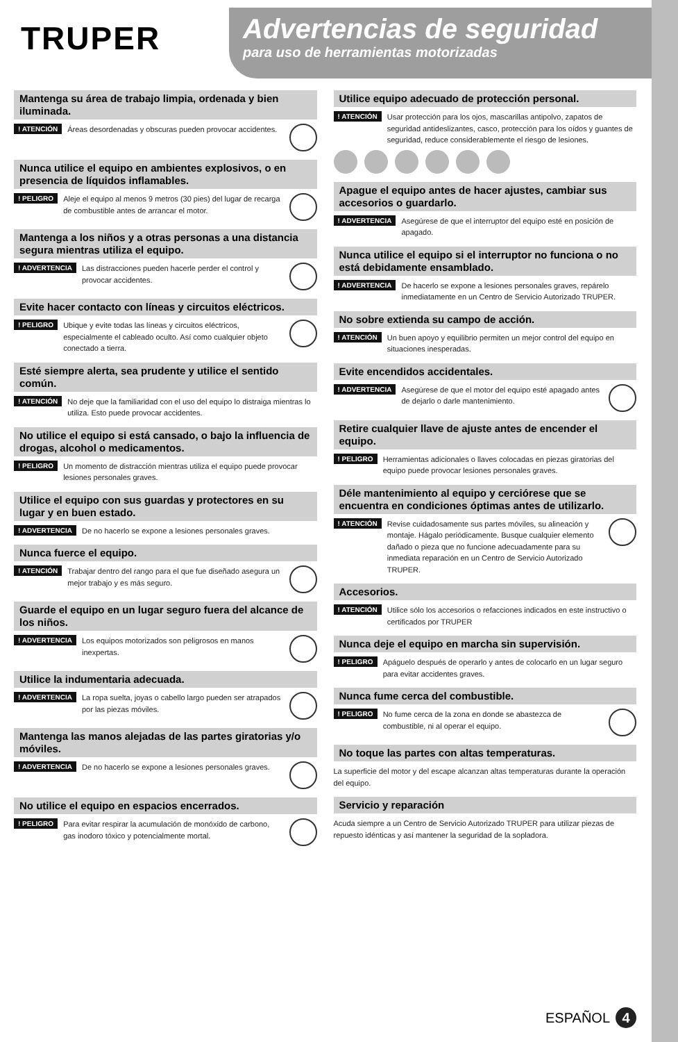TRUPER
Advertencias de seguridad
para uso de herramientas motorizadas
Mantenga su área de trabajo limpia, ordenada y bien iluminada.
! ATENCIÓN Áreas desordenadas y obscuras pueden provocar accidentes.
Nunca utilice el equipo en ambientes explosivos, o en presencia de líquidos inflamables.
! PELIGRO Aleje el equipo al menos 9 metros (30 pies) del lugar de recarga de combustible antes de arrancar el motor.
Mantenga a los niños y a otras personas a una distancia segura mientras utiliza el equipo.
! ADVERTENCIA Las distracciones pueden hacerle perder el control y provocar accidentes.
Evite hacer contacto con líneas y circuitos eléctricos.
! PELIGRO Ubique y evite todas las líneas y circuitos eléctricos, especialmente el cableado oculto. Así como cualquier objeto conectado a tierra.
Esté siempre alerta, sea prudente y utilice el sentido común.
! ATENCIÓN No deje que la familiaridad con el uso del equipo lo distraiga mientras lo utiliza. Esto puede provocar accidentes.
No utilice el equipo si está cansado, o bajo la influencia de drogas, alcohol o medicamentos.
! PELIGRO Un momento de distracción mientras utiliza el equipo puede provocar lesiones personales graves.
Utilice el equipo con sus guardas y protectores en su lugar y en buen estado.
! ADVERTENCIA De no hacerlo se expone a lesiones personales graves.
Nunca fuerce el equipo.
! ATENCIÓN Trabajar dentro del rango para el que fue diseñado asegura un mejor trabajo y es más seguro.
Guarde el equipo en un lugar seguro fuera del alcance de los niños.
! ADVERTENCIA Los equipos motorizados son peligrosos en manos inexpertas.
Utilice la indumentaria adecuada.
! ADVERTENCIA La ropa suelta, joyas o cabello largo pueden ser atrapados por las piezas móviles.
Mantenga las manos alejadas de las partes giratorias y/o móviles.
! ADVERTENCIA De no hacerlo se expone a lesiones personales graves.
No utilice el equipo en espacios encerrados.
! PELIGRO Para evitar respirar la acumulación de monóxido de carbono, gas inodoro tóxico y potencialmente mortal.
Utilice equipo adecuado de protección personal.
! ATENCIÓN Usar protección para los ojos, mascarillas antipolvo, zapatos de seguridad antideslizantes, casco, protección para los oídos y guantes de seguridad, reduce considerablemente el riesgo de lesiones.
Apague el equipo antes de hacer ajustes, cambiar sus accesorios o guardarlo.
! ADVERTENCIA Asegúrese de que el interruptor del equipo esté en posición de apagado.
Nunca utilice el equipo si el interruptor no funciona o no está debidamente ensamblado.
! ADVERTENCIA De hacerlo se expone a lesiones personales graves, repárelo inmediatamente en un Centro de Servicio Autorizado TRUPER.
No sobre extienda su campo de acción.
! ATENCIÓN Un buen apoyo y equilibrio permiten un mejor control del equipo en situaciones inesperadas.
Evite encendidos accidentales.
! ADVERTENCIA Asegúrese de que el motor del equipo esté apagado antes de dejarlo o darle mantenimiento.
Retire cualquier llave de ajuste antes de encender el equipo.
! PELIGRO Herramientas adicionales o llaves colocadas en piezas giratorias del equipo puede provocar lesiones personales graves.
Déle mantenimiento al equipo y cerciórese que se encuentra en condiciones óptimas antes de utilizarlo.
! ATENCIÓN Revise cuidadosamente sus partes móviles, su alineación y montaje. Hágalo periódicamente. Busque cualquier elemento dañado o pieza que no funcione adecuadamente para su inmediata reparación en un Centro de Servicio Autorizado TRUPER.
Accesorios.
! ATENCIÓN Utilice sólo los accesorios o refacciones indicados en este instructivo o certificados por TRUPER
Nunca deje el equipo en marcha sin supervisión.
! PELIGRO Apáguelo después de operarlo y antes de colocarlo en un lugar seguro para evitar accidentes graves.
Nunca fume cerca del combustible.
! PELIGRO No fume cerca de la zona en donde se abastezca de combustible, ni al operar el equipo.
No toque las partes con altas temperaturas.
La superficie del motor y del escape alcanzan altas temperaturas durante la operación del equipo.
Servicio y reparación
Acuda siempre a un Centro de Servicio Autorizado TRUPER para utilizar piezas de repuesto idénticas y así mantener la seguridad de la sopladora.
ESPAÑOL 4